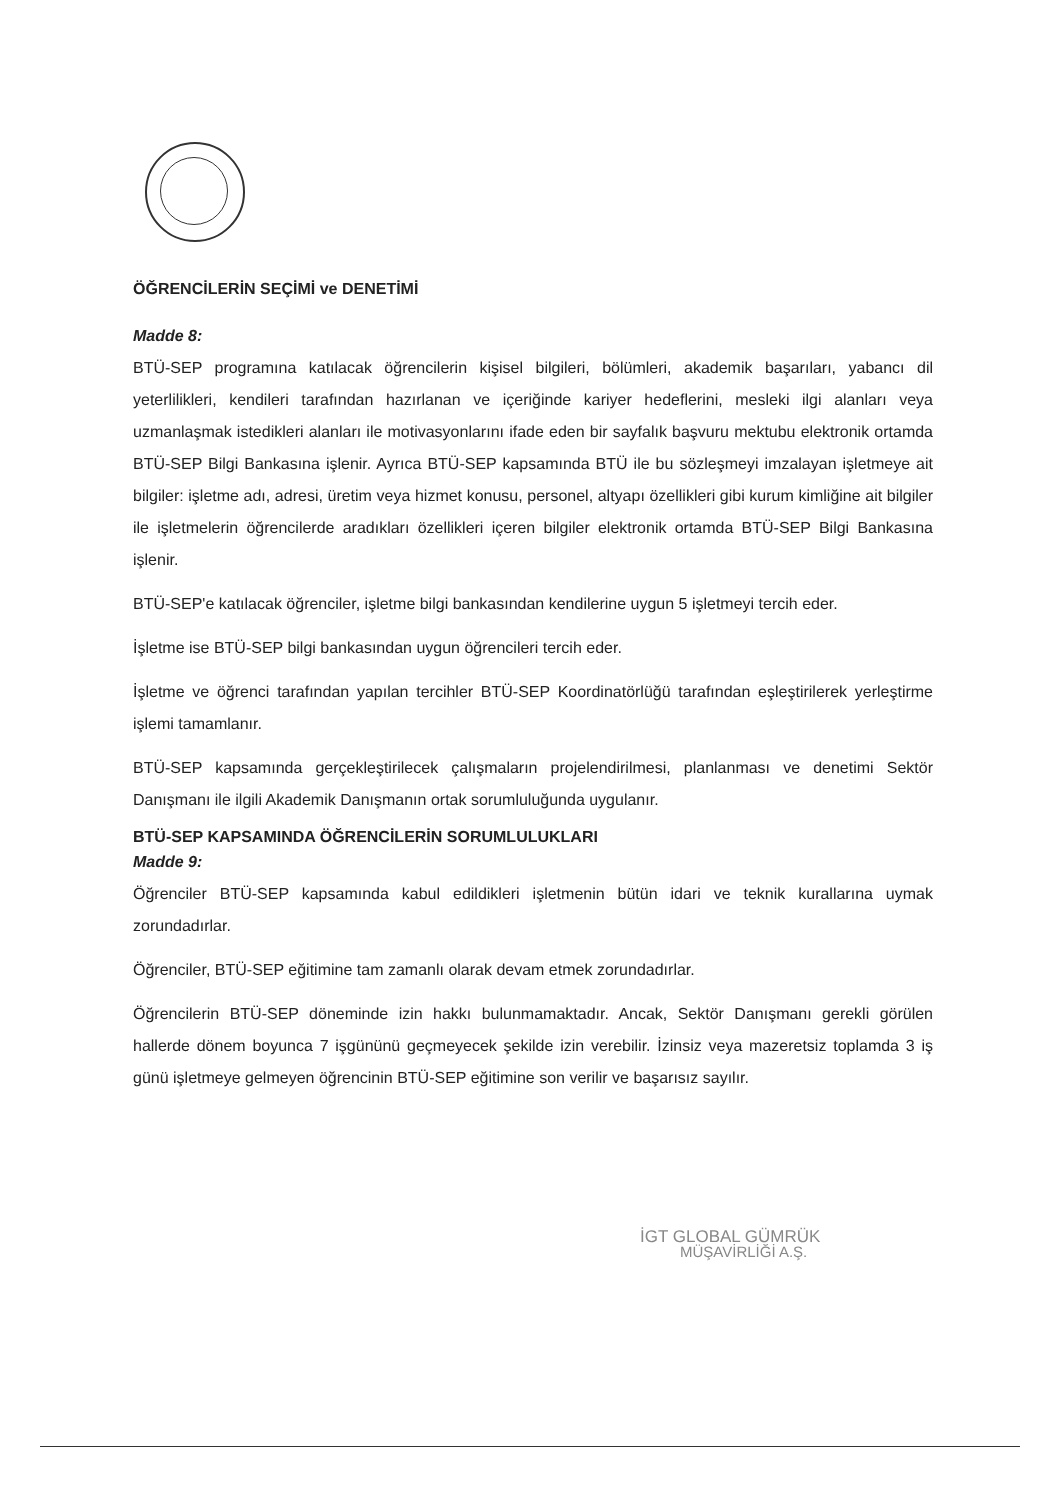ÖĞRENCİLERİN SEÇİMİ ve DENETİMİ
Madde 8:
BTÜ-SEP programına katılacak öğrencilerin kişisel bilgileri, bölümleri, akademik başarıları, yabancı dil yeterlilikleri, kendileri tarafından hazırlanan ve içeriğinde kariyer hedeflerini, mesleki ilgi alanları veya uzmanlaşmak istedikleri alanları ile motivasyonlarını ifade eden bir sayfalık başvuru mektubu elektronik ortamda BTÜ-SEP Bilgi Bankasına işlenir. Ayrıca BTÜ-SEP kapsamında BTÜ ile bu sözleşmeyi imzalayan işletmeye ait bilgiler: işletme adı, adresi, üretim veya hizmet konusu, personel, altyapı özellikleri gibi kurum kimliğine ait bilgiler ile işletmelerin öğrencilerde aradıkları özellikleri içeren bilgiler elektronik ortamda BTÜ-SEP Bilgi Bankasına işlenir.
BTÜ-SEP'e katılacak öğrenciler, işletme bilgi bankasından kendilerine uygun 5 işletmeyi tercih eder.
İşletme ise BTÜ-SEP bilgi bankasından uygun öğrencileri tercih eder.
İşletme ve öğrenci tarafından yapılan tercihler BTÜ-SEP Koordinatörlüğü tarafından eşleştirilerek yerleştirme işlemi tamamlanır.
BTÜ-SEP kapsamında gerçekleştirilecek çalışmaların projelendirilmesi, planlanması ve denetimi Sektör Danışmanı ile ilgili Akademik Danışmanın ortak sorumluluğunda uygulanır.
BTÜ-SEP KAPSAMINDA ÖĞRENCİLERİN SORUMLULUKLARI
Madde 9:
Öğrenciler BTÜ-SEP kapsamında kabul edildikleri işletmenin bütün idari ve teknik kurallarına uymak zorundadırlar.
Öğrenciler, BTÜ-SEP eğitimine tam zamanlı olarak devam etmek zorundadırlar.
Öğrencilerin BTÜ-SEP döneminde izin hakkı bulunmamaktadır. Ancak, Sektör Danışmanı gerekli görülen hallerde dönem boyunca 7 işgününü geçmeyecek şekilde izin verebilir. İzinsiz veya mazeretsiz toplamda 3 iş günü işletmeye gelmeyen öğrencinin BTÜ-SEP eğitimine son verilir ve başarısız sayılır.
İGT GLOBAL GÜMRÜK
MÜŞAVİRLİĞİ A.Ş.